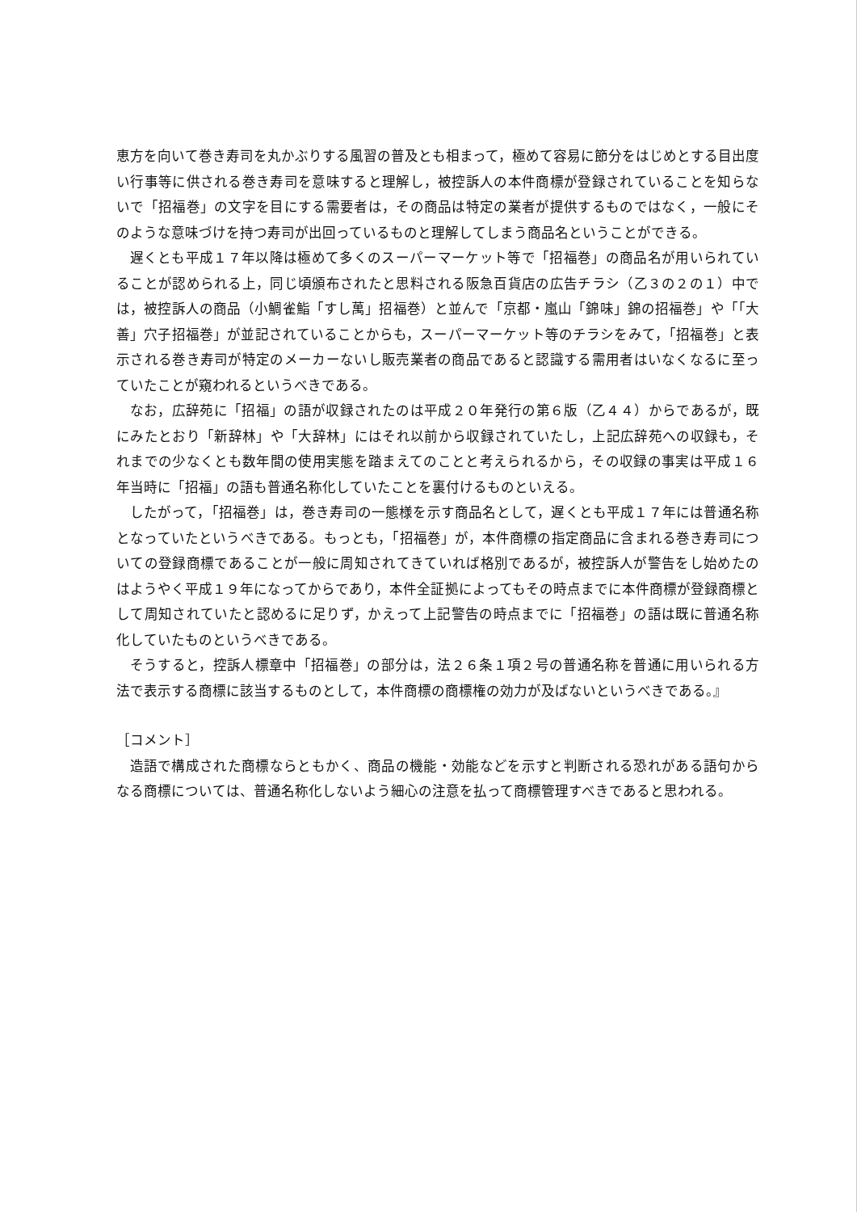恵方を向いて巻き寿司を丸かぶりする風習の普及とも相まって，極めて容易に節分をはじめとする目出度い行事等に供される巻き寿司を意味すると理解し，被控訴人の本件商標が登録されていることを知らないで「招福巻」の文字を目にする需要者は，その商品は特定の業者が提供するものではなく，一般にそのような意味づけを持つ寿司が出回っているものと理解してしまう商品名ということができる。
遅くとも平成１７年以降は極めて多くのスーパーマーケット等で「招福巻」の商品名が用いられていることが認められる上，同じ頃頒布されたと思料される阪急百貨店の広告チラシ（乙３の２の１）中では，被控訴人の商品（小鯛雀鮨「すし萬」招福巻）と並んで「京都・嵐山「錦味」錦の招福巻」や「「大善」穴子招福巻」が並記されていることからも，スーパーマーケット等のチラシをみて，「招福巻」と表示される巻き寿司が特定のメーカーないし販売業者の商品であると認識する需用者はいなくなるに至っていたことが窺われるというべきである。
なお，広辞苑に「招福」の語が収録されたのは平成２０年発行の第６版（乙４４）からであるが，既にみたとおり「新辞林」や「大辞林」にはそれ以前から収録されていたし，上記広辞苑への収録も，それまでの少なくとも数年間の使用実態を踏まえてのことと考えられるから，その収録の事実は平成１６年当時に「招福」の語も普通名称化していたことを裏付けるものといえる。
したがって，「招福巻」は，巻き寿司の一態様を示す商品名として，遅くとも平成１７年には普通名称となっていたというべきである。もっとも，「招福巻」が，本件商標の指定商品に含まれる巻き寿司についての登録商標であることが一般に周知されてきていれば格別であるが，被控訴人が警告をし始めたのはようやく平成１９年になってからであり，本件全証拠によってもその時点までに本件商標が登録商標として周知されていたと認めるに足りず，かえって上記警告の時点までに「招福巻」の語は既に普通名称化していたものというべきである。
そうすると，控訴人標章中「招福巻」の部分は，法２６条１項２号の普通名称を普通に用いられる方法で表示する商標に該当するものとして，本件商標の商標権の効力が及ばないというべきである。』
［コメント］
造語で構成された商標ならともかく、商品の機能・効能などを示すと判断される恐れがある語句からなる商標については、普通名称化しないよう細心の注意を払って商標管理すべきであると思われる。